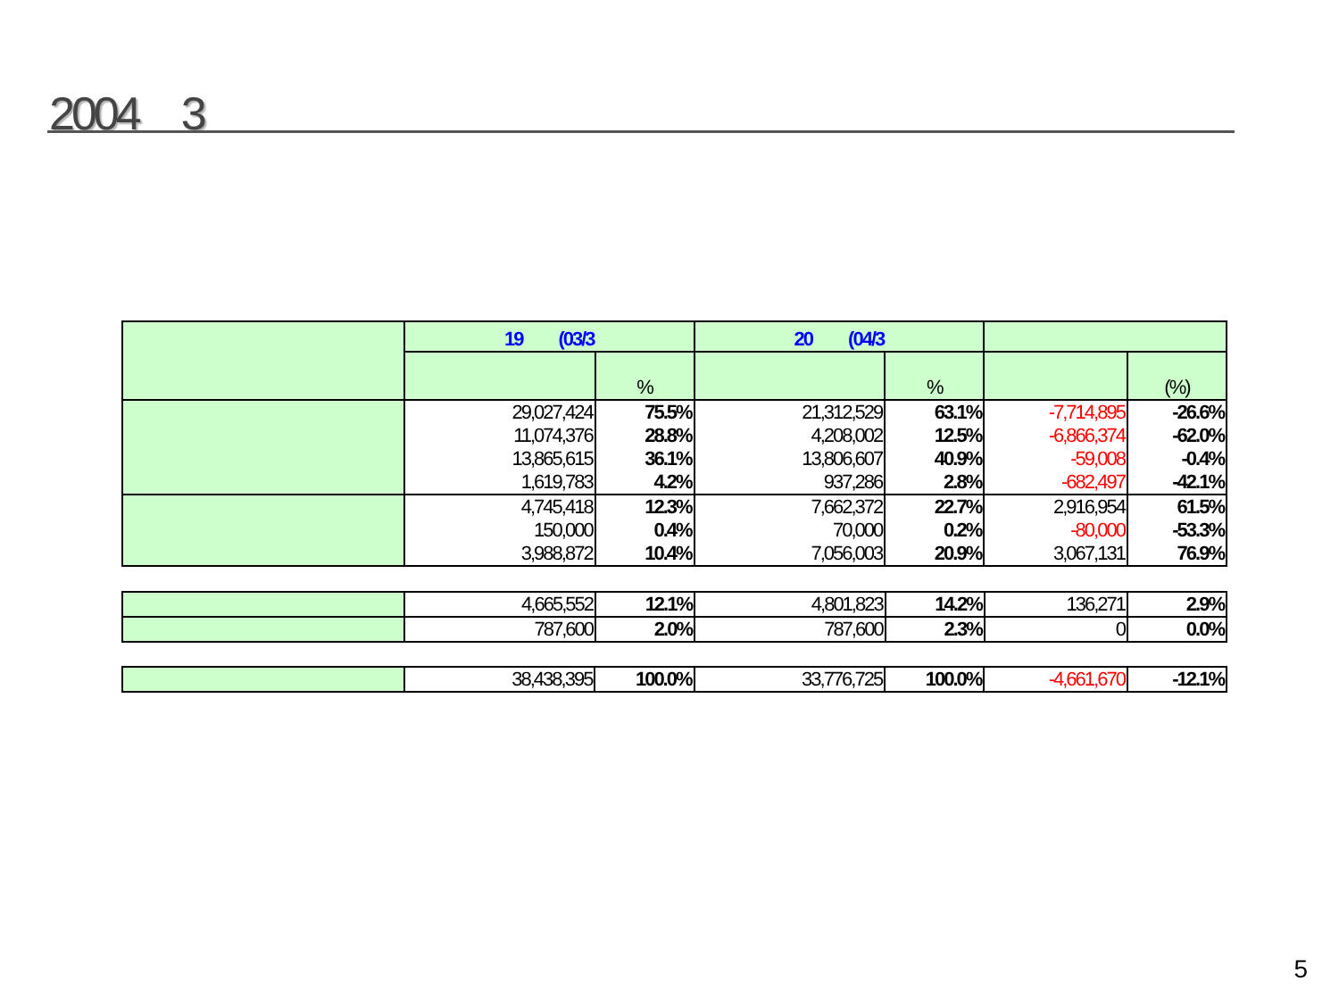2004　3
| | 19 (03/3 | | 20 (04/3 | | | |
| | | % | | % | | (%) |
| | 29,027,424 | 75.5% | 21,312,529 | 63.1% | -7,714,895 | -26.6% |
| | 11,074,376 | 28.8% | 4,208,002 | 12.5% | -6,866,374 | -62.0% |
| | 13,865,615 | 36.1% | 13,806,607 | 40.9% | -59,008 | -0.4% |
| | 1,619,783 | 4.2% | 937,286 | 2.8% | -682,497 | -42.1% |
| | 4,745,418 | 12.3% | 7,662,372 | 22.7% | 2,916,954 | 61.5% |
| | 150,000 | 0.4% | 70,000 | 0.2% | -80,000 | -53.3% |
| | 3,988,872 | 10.4% | 7,056,003 | 20.9% | 3,067,131 | 76.9% |
| | 4,665,552 | 12.1% | 4,801,823 | 14.2% | 136,271 | 2.9% |
| | 787,600 | 2.0% | 787,600 | 2.3% | 0 | 0.0% |
| | 38,438,395 | 100.0% | 33,776,725 | 100.0% | -4,661,670 | -12.1% |
5